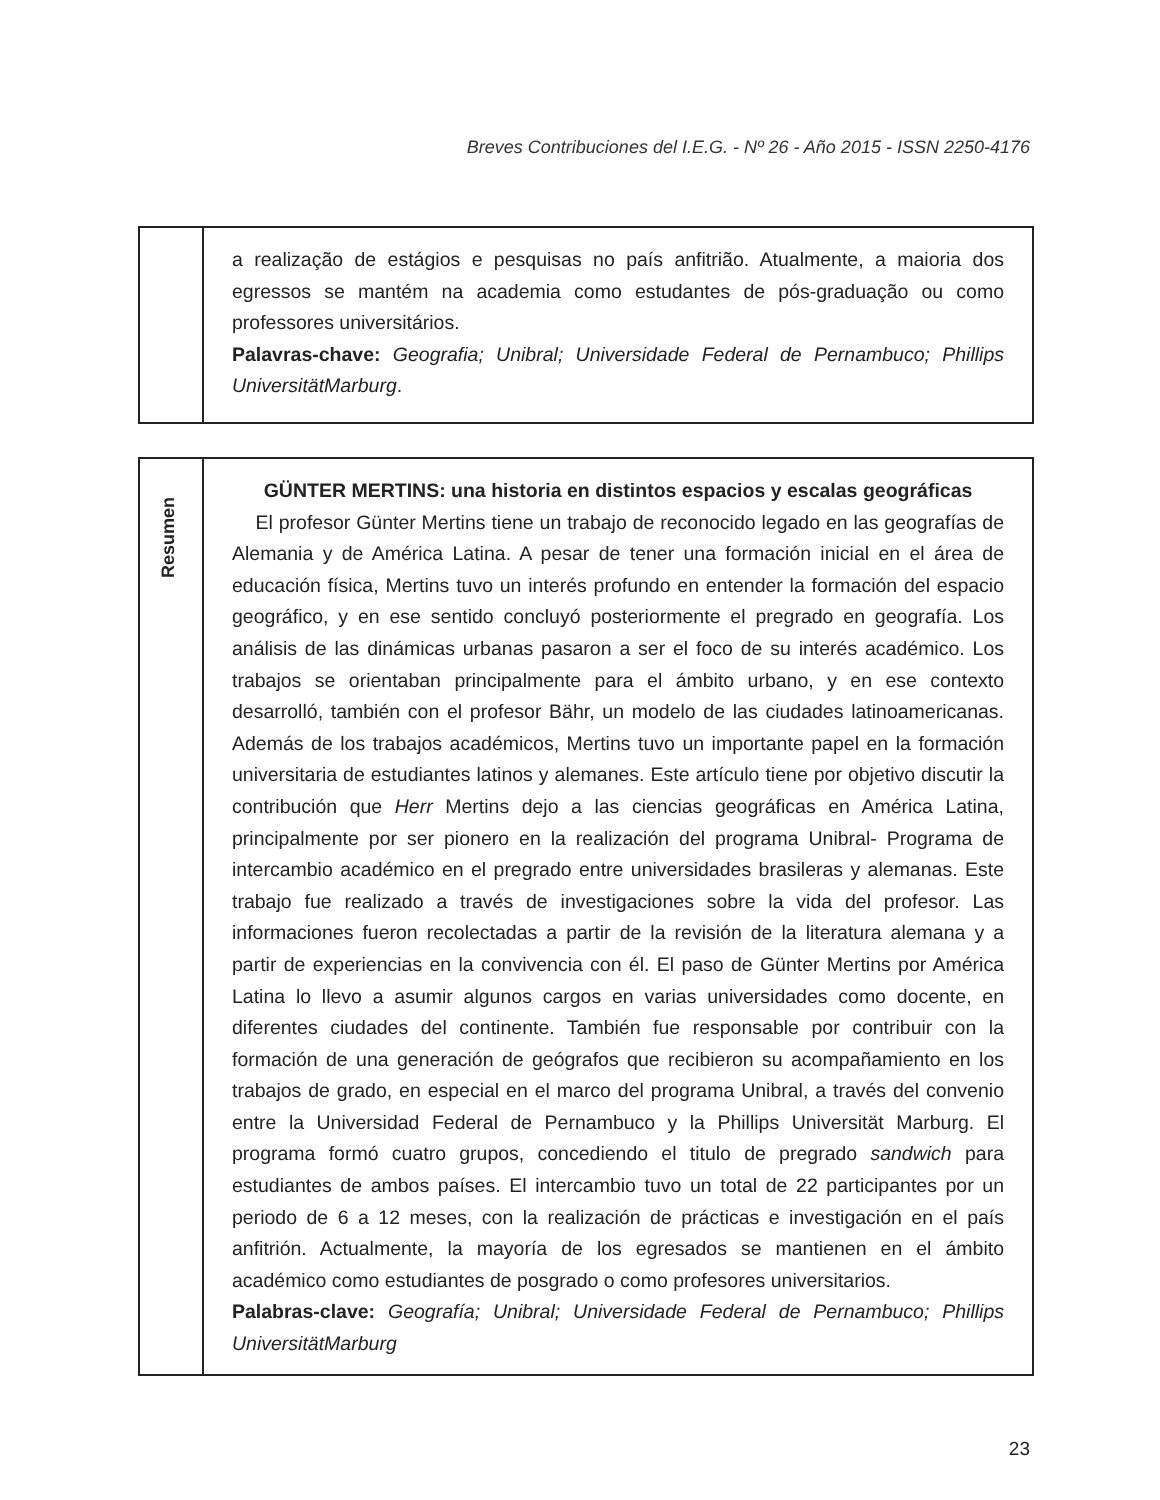Breves Contribuciones del I.E.G. - Nº 26 - Año 2015 - ISSN 2250-4176
a realização de estágios e pesquisas no país anfitrião. Atualmente, a maioria dos egressos se mantém na academia como estudantes de pós-graduação ou como professores universitários.
Palavras-chave: Geografia; Unibral; Universidade Federal de Pernambuco; Phillips UniversitätMarburg.
Resumen
GÜNTER MERTINS: una historia en distintos espacios y escalas geográficas
El profesor Günter Mertins tiene un trabajo de reconocido legado en las geografías de Alemania y de América Latina. A pesar de tener una formación inicial en el área de educación física, Mertins tuvo un interés profundo en entender la formación del espacio geográfico, y en ese sentido concluyó posteriormente el pregrado en geografía. Los análisis de las dinámicas urbanas pasaron a ser el foco de su interés académico. Los trabajos se orientaban principalmente para el ámbito urbano, y en ese contexto desarrolló, también con el profesor Bähr, un modelo de las ciudades latinoamericanas. Además de los trabajos académicos, Mertins tuvo un importante papel en la formación universitaria de estudiantes latinos y alemanes. Este artículo tiene por objetivo discutir la contribución que Herr Mertins dejo a las ciencias geográficas en América Latina, principalmente por ser pionero en la realización del programa Unibral- Programa de intercambio académico en el pregrado entre universidades brasileras y alemanas. Este trabajo fue realizado a través de investigaciones sobre la vida del profesor. Las informaciones fueron recolectadas a partir de la revisión de la literatura alemana y a partir de experiencias en la convivencia con él. El paso de Günter Mertins por América Latina lo llevo a asumir algunos cargos en varias universidades como docente, en diferentes ciudades del continente. También fue responsable por contribuir con la formación de una generación de geógrafos que recibieron su acompañamiento en los trabajos de grado, en especial en el marco del programa Unibral, a través del convenio entre la Universidad Federal de Pernambuco y la Phillips Universität Marburg. El programa formó cuatro grupos, concediendo el titulo de pregrado sandwich para estudiantes de ambos países. El intercambio tuvo un total de 22 participantes por un periodo de 6 a 12 meses, con la realización de prácticas e investigación en el país anfitrión. Actualmente, la mayoría de los egresados se mantienen en el ámbito académico como estudiantes de posgrado o como profesores universitarios.
Palabras-clave: Geografía; Unibral; Universidade Federal de Pernambuco; Phillips UniversitätMarburg
23